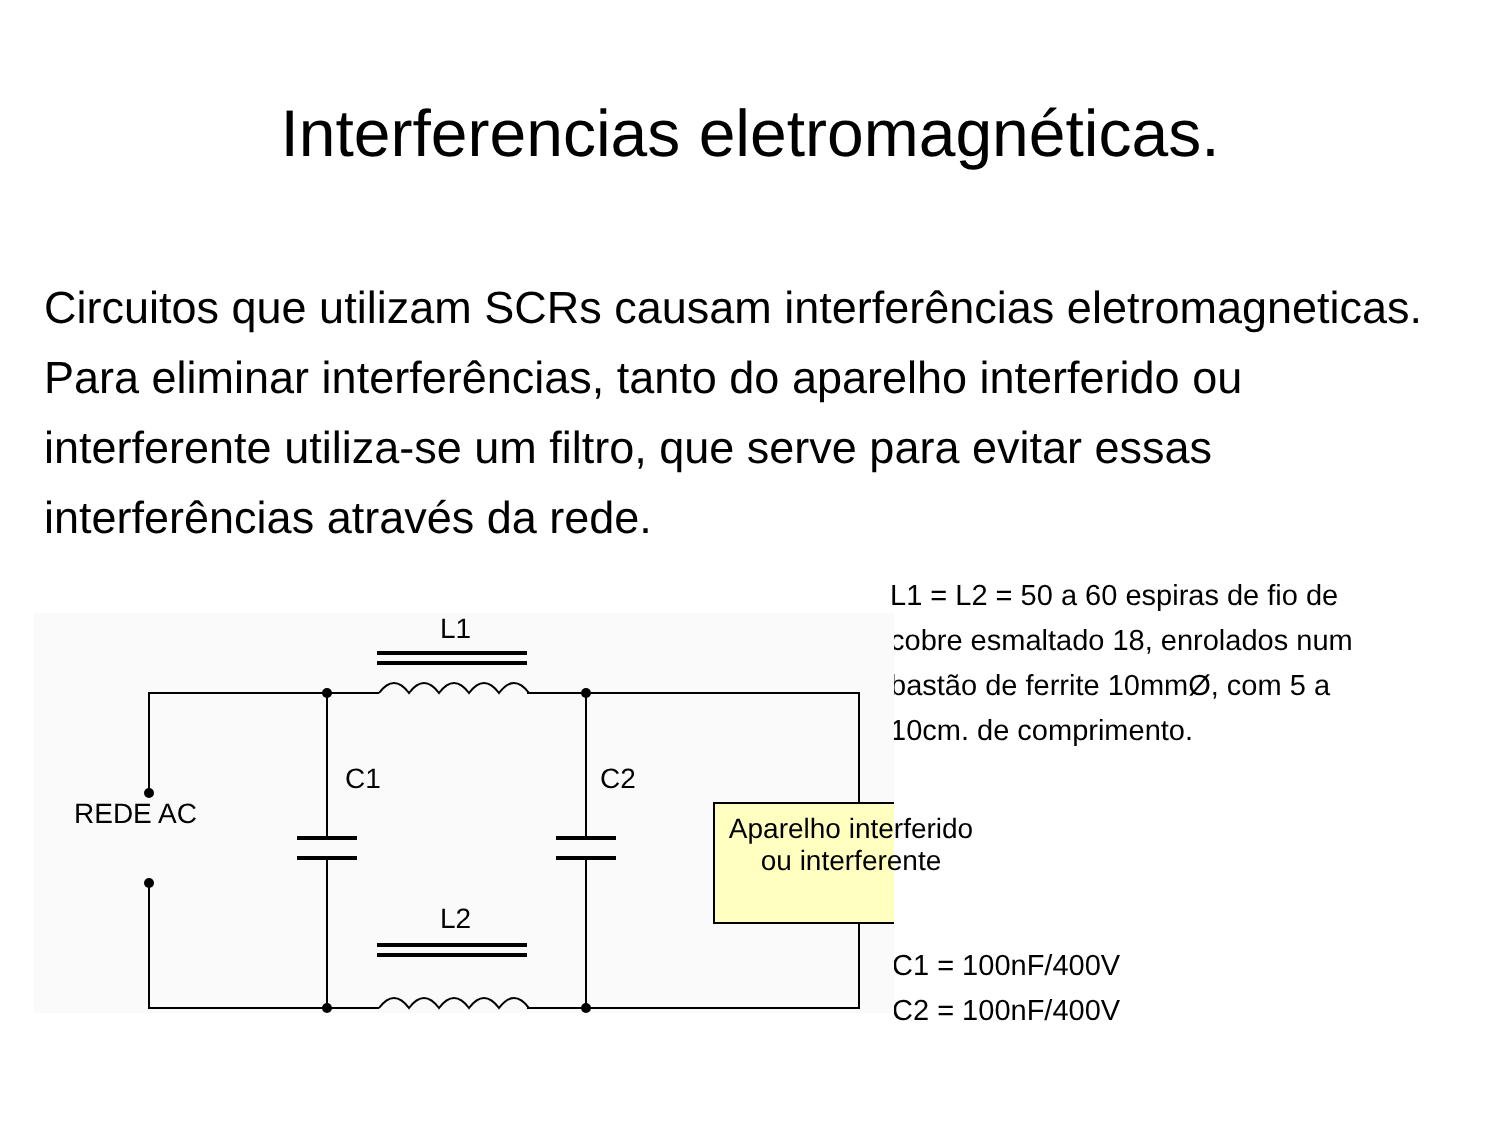Interferencias eletromagnéticas.
Circuitos que utilizam SCRs causam interferências eletromagneticas. Para eliminar interferências, tanto do aparelho interferido ou interferente utiliza-se um filtro, que serve para evitar essas interferências através da rede.
L1
REDE AC
C1 C2
Aparelho interferido ou interferente
L2
L1 = L2 = 50 a 60 espiras de fio de cobre esmaltado 18, enrolados num bastão de ferrite 10mmØ, com 5 a 10cm. de comprimento.
C1 = 100nF/400V
C2 = 100nF/400V